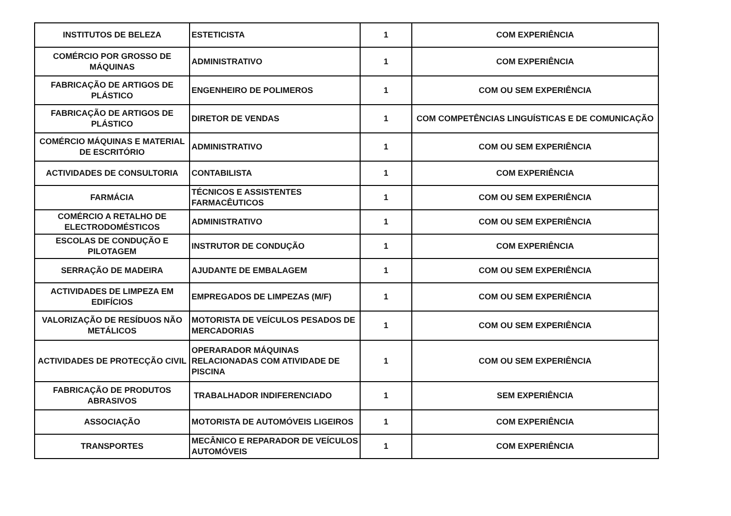| INSTITUTOS DE BELEZA | ESTETICISTA | 1 | COM EXPERIÊNCIA |
| COMÉRCIO POR GROSSO DE MÁQUINAS | ADMINISTRATIVO | 1 | COM EXPERIÊNCIA |
| FABRICAÇÃO DE ARTIGOS DE PLÁSTICO | ENGENHEIRO DE POLIMEROS | 1 | COM OU SEM EXPERIÊNCIA |
| FABRICAÇÃO DE ARTIGOS DE PLÁSTICO | DIRETOR DE VENDAS | 1 | COM COMPETÊNCIAS LINGUÍSTICAS E DE COMUNICAÇÃO |
| COMÉRCIO MÁQUINAS E MATERIAL DE ESCRITÓRIO | ADMINISTRATIVO | 1 | COM OU SEM EXPERIÊNCIA |
| ACTIVIDADES DE CONSULTORIA | CONTABILISTA | 1 | COM EXPERIÊNCIA |
| FARMÁCIA | TÉCNICOS E ASSISTENTES FARMACÊUTICOS | 1 | COM OU SEM EXPERIÊNCIA |
| COMÉRCIO A RETALHO DE ELECTRODOMÉSTICOS | ADMINISTRATIVO | 1 | COM OU SEM EXPERIÊNCIA |
| ESCOLAS DE CONDUÇÃO E PILOTAGEM | INSTRUTOR DE CONDUÇÃO | 1 | COM EXPERIÊNCIA |
| SERRAÇÃO DE MADEIRA | AJUDANTE DE EMBALAGEM | 1 | COM OU SEM EXPERIÊNCIA |
| ACTIVIDADES DE LIMPEZA EM EDIFÍCIOS | EMPREGADOS DE LIMPEZAS (M/F) | 1 | COM OU SEM EXPERIÊNCIA |
| VALORIZAÇÃO DE RESÍDUOS NÃO METÁLICOS | MOTORISTA DE VEÍCULOS PESADOS DE MERCADORIAS | 1 | COM OU SEM EXPERIÊNCIA |
| ACTIVIDADES DE PROTECÇÃO CIVIL | OPERARADOR MÁQUINAS RELACIONADAS COM ATIVIDADE DE PISCINA | 1 | COM OU SEM EXPERIÊNCIA |
| FABRICAÇÃO DE PRODUTOS ABRASIVOS | TRABALHADOR INDIFERENCIADO | 1 | SEM EXPERIÊNCIA |
| ASSOCIAÇÃO | MOTORISTA DE AUTOMÓVEIS LIGEIROS | 1 | COM EXPERIÊNCIA |
| TRANSPORTES | MECÂNICO E REPARADOR DE VEÍCULOS AUTOMÓVEIS | 1 | COM EXPERIÊNCIA |